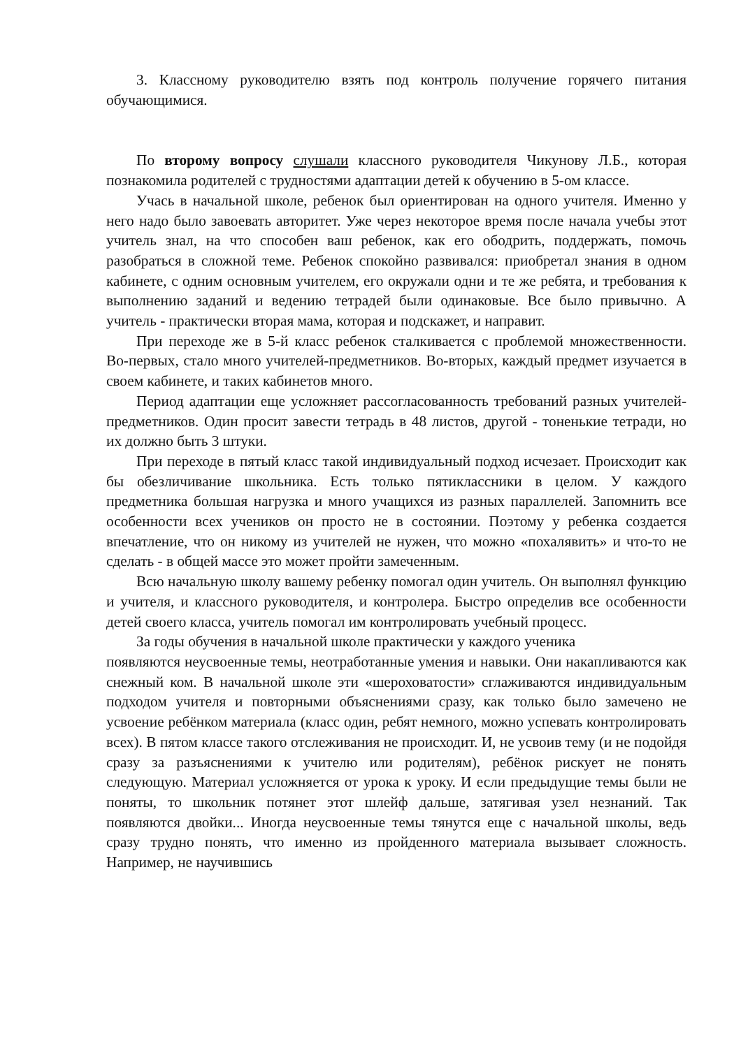3. Классному руководителю взять под контроль получение горячего питания обучающимися.
По второму вопросу слушали классного руководителя Чикунову Л.Б., которая познакомила родителей с трудностями адаптации детей к обучению в 5-ом классе.
Учась в начальной школе, ребенок был ориентирован на одного учителя. Именно у него надо было завоевать авторитет. Уже через некоторое время после начала учебы этот учитель знал, на что способен ваш ребенок, как его ободрить, поддержать, помочь разобраться в сложной теме. Ребенок спокойно развивался: приобретал знания в одном кабинете, с одним основным учителем, его окружали одни и те же ребята, и требования к выполнению заданий и ведению тетрадей были одинаковые. Все было привычно. А учитель - практически вторая мама, которая и подскажет, и направит.
При переходе же в 5-й класс ребенок сталкивается с проблемой множественности. Во-первых, стало много учителей-предметников. Во-вторых, каждый предмет изучается в своем кабинете, и таких кабинетов много.
Период адаптации еще усложняет рассогласованность требований разных учителей-предметников. Один просит завести тетрадь в 48 листов, другой - тоненькие тетради, но их должно быть 3 штуки.
При переходе в пятый класс такой индивидуальный подход исчезает. Происходит как бы обезличивание школьника. Есть только пятиклассники в целом. У каждого предметника большая нагрузка и много учащихся из разных параллелей. Запомнить все особенности всех учеников он просто не в состоянии. Поэтому у ребенка создается впечатление, что он никому из учителей не нужен, что можно «похалявить» и что-то не сделать - в общей массе это может пройти замеченным.
Всю начальную школу вашему ребенку помогал один учитель. Он выполнял функцию и учителя, и классного руководителя, и контролера. Быстро определив все особенности детей своего класса, учитель помогал им контролировать учебный процесс.
За годы обучения в начальной школе практически у каждого ученика
появляются неусвоенные темы, неотработанные умения и навыки. Они накапливаются как снежный ком. В начальной школе эти «шероховатости» сглаживаются индивидуальным подходом учителя и повторными объяснениями сразу, как только было замечено не усвоение ребёнком материала (класс один, ребят немного, можно успевать контролировать всех). В пятом классе такого отслеживания не происходит. И, не усвоив тему (и не подойдя сразу за разъяснениями к учителю или родителям), ребёнок рискует не понять следующую. Материал усложняется от урока к уроку. И если предыдущие темы были не поняты, то школьник потянет этот шлейф дальше, затягивая узел незнаний. Так появляются двойки... Иногда неусвоенные темы тянутся еще с начальной школы, ведь сразу трудно понять, что именно из пройденного материала вызывает сложность. Например, не научившись